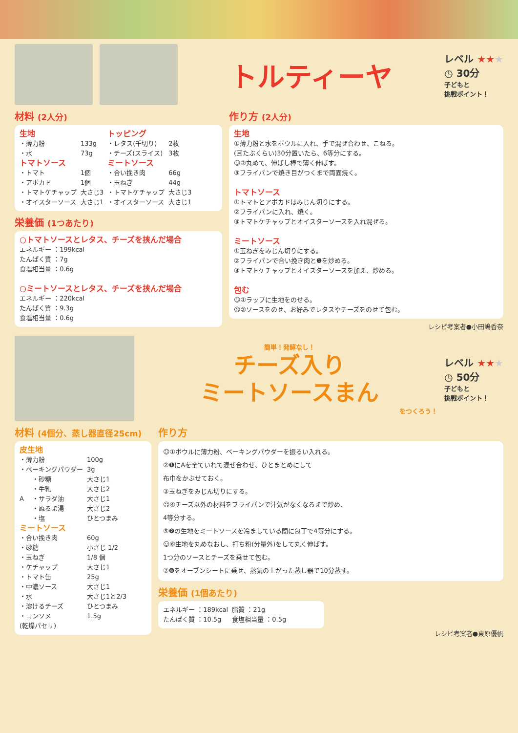トルティーヤ
レベル ★★★
◷ 30分
子どもと
挑戦ポイント！
材料 (2人分)
| 生地 | | トッピング | |
| ・薄力粉 | 133g | ・レタス(千切り) | 2枚 |
| ・水 | 73g | ・チーズ(スライス) | 3枚 |
| トマトソース | | ミートソース | |
| ・トマト | 1個 | ・合い挽き肉 | 66g |
| ・アボカド | 1個 | ・玉ねぎ | 44g |
| ・トマトケチャップ | 大さじ3 | ・トマトケチャップ | 大さじ3 |
| ・オイスターソース | 大さじ1 | ・オイスターソース | 大さじ1 |
栄養価 (1つあたり)
○トマトソースとレタス、チーズを挟んだ場合
エネルギー ：199kcal
たんぱく質 ：7g
食塩相当量 ：0.6g
○ミートソースとレタス、チーズを挟んだ場合
エネルギー ：220kcal
たんぱく質 ：9.3g
食塩相当量 ：0.6g
作り方 (2人分)
生地
①薄力粉と水をボウルに入れ、手で混ぜ合わせ、こねる。
(耳たぶくらい)30分置いたら、6等分にする。
☺②丸めて、伸ばし棒で薄く伸ばす。
③フライパンで焼き目がつくまで両面焼く。
トマトソース
①トマトとアボカドはみじん切りにする。
②フライパンに入れ、焼く。
③トマトケチャップとオイスターソースを入れ混ぜる。
ミートソース
①玉ねぎをみじん切りにする。
②フライパンで合い挽き肉と❶を炒める。
③トマトケチャップとオイスターソースを加え、炒める。
包む
☺①ラップに生地をのせる。
☺②ソースをのせ、お好みでレタスやチーズをのせて包む。
レシピ考案者●小田嶋香奈
簡単！発酵なし！
チーズ入り
ミートソースまん
をつくろう！
レベル ★★★
◷ 50分
子どもと
挑戦ポイント！
材料 (4個分、蒸し器直径25cm)
| 皮生地 | | |
| ・薄力粉 | | 100g |
| ・ベーキングパウダー | | 3g |
| A | ・砂糖 | 大さじ1 |
| | ・牛乳 | 大さじ2 |
| | ・サラダ油 | 大さじ1 |
| | ・ぬるま湯 | 大さじ2 |
| | ・塩 | ひとつまみ |
| ミートソース | | |
| ・合い挽き肉 | | 60g |
| ・砂糖 | | 小さじ 1/2 |
| ・玉ねぎ | | 1/8 個 |
| ・ケチャップ | | 大さじ1 |
| ・トマト缶 | | 25g |
| ・中濃ソース | | 大さじ1 |
| ・水 | | 大さじ1と2/3 |
| ・溶けるチーズ | | ひとつまみ |
| ・コンソメ | | 1.5g |
| (乾燥パセリ) | | |
作り方
☺①ボウルに薄力粉、ベーキングパウダーを振るい入れる。
②❶にAを全ていれて混ぜ合わせ、ひとまとめにして
布巾をかぶせておく。
③玉ねぎをみじん切りにする。
☺④チーズ以外の材料をフライパンで汁気がなくなるまで炒め、
4等分する。
⑤❷の生地をミートソースを冷ましている間に包丁で4等分にする。
☺⑥生地を丸めなおし、打ち粉(分量外)をして丸く伸ばす。
1つ分のソースとチーズを乗せて包む。
⑦❻をオーブンシートに乗せ、蒸気の上がった蒸し器で10分蒸す。
栄養価 (1個あたり)
| エネルギー ：189kcal | 脂質 ：21g |
| たんぱく質 ：10.5g | 食塩相当量 ：0.5g |
レシピ考案者●東原優帆